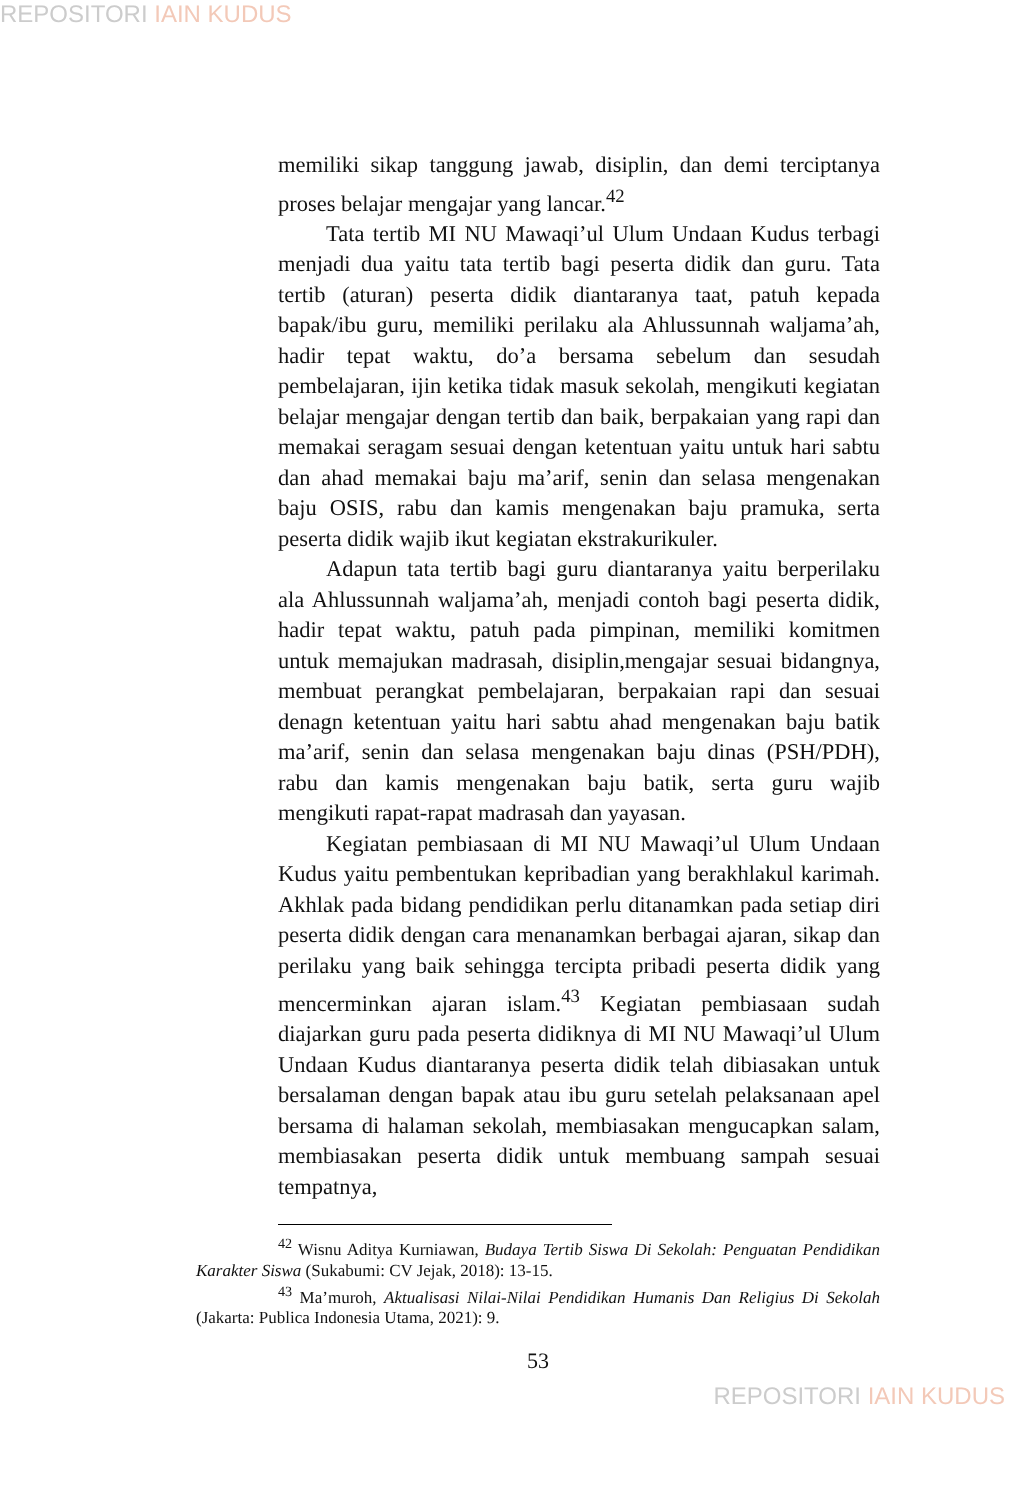REPOSITORI IAIN KUDUS
memiliki sikap tanggung jawab, disiplin, dan demi terciptanya proses belajar mengajar yang lancar.<sup>42</sup>
Tata tertib MI NU Mawaqi’ul Ulum Undaan Kudus terbagi menjadi dua yaitu tata tertib bagi peserta didik dan guru. Tata tertib (aturan) peserta didik diantaranya taat, patuh kepada bapak/ibu guru, memiliki perilaku ala Ahlussunnah waljama’ah, hadir tepat waktu, do’a bersama sebelum dan sesudah pembelajaran, ijin ketika tidak masuk sekolah, mengikuti kegiatan belajar mengajar dengan tertib dan baik, berpakaian yang rapi dan memakai seragam sesuai dengan ketentuan yaitu untuk hari sabtu dan ahad memakai baju ma’arif, senin dan selasa mengenakan baju OSIS, rabu dan kamis mengenakan baju pramuka, serta peserta didik wajib ikut kegiatan ekstrakurikuler.
Adapun tata tertib bagi guru diantaranya yaitu berperilaku ala Ahlussunnah waljama’ah, menjadi contoh bagi peserta didik, hadir tepat waktu, patuh pada pimpinan, memiliki komitmen untuk memajukan madrasah, disiplin,mengajar sesuai bidangnya, membuat perangkat pembelajaran, berpakaian rapi dan sesuai denagn ketentuan yaitu hari sabtu ahad mengenakan baju batik ma’arif, senin dan selasa mengenakan baju dinas (PSH/PDH), rabu dan kamis mengenakan baju batik, serta guru wajib mengikuti rapat-rapat madrasah dan yayasan.
Kegiatan pembiasaan di MI NU Mawaqi’ul Ulum Undaan Kudus yaitu pembentukan kepribadian yang berakhlakul karimah. Akhlak pada bidang pendidikan perlu ditanamkan pada setiap diri peserta didik dengan cara menanamkan berbagai ajaran, sikap dan perilaku yang baik sehingga tercipta pribadi peserta didik yang mencerminkan ajaran islam.<sup>43</sup> Kegiatan pembiasaan sudah diajarkan guru pada peserta didiknya di MI NU Mawaqi’ul Ulum Undaan Kudus diantaranya peserta didik telah dibiasakan untuk bersalaman dengan bapak atau ibu guru setelah pelaksanaan apel bersama di halaman sekolah, membiasakan mengucapkan salam, membiasakan peserta didik untuk membuang sampah sesuai tempatnya,
<sup>42</sup> Wisnu Aditya Kurniawan, Budaya Tertib Siswa Di Sekolah: Penguatan Pendidikan Karakter Siswa (Sukabumi: CV Jejak, 2018): 13-15.
<sup>43</sup> Ma’muroh, Aktualisasi Nilai-Nilai Pendidikan Humanis Dan Religius Di Sekolah (Jakarta: Publica Indonesia Utama, 2021): 9.
53
REPOSITORI IAIN KUDUS